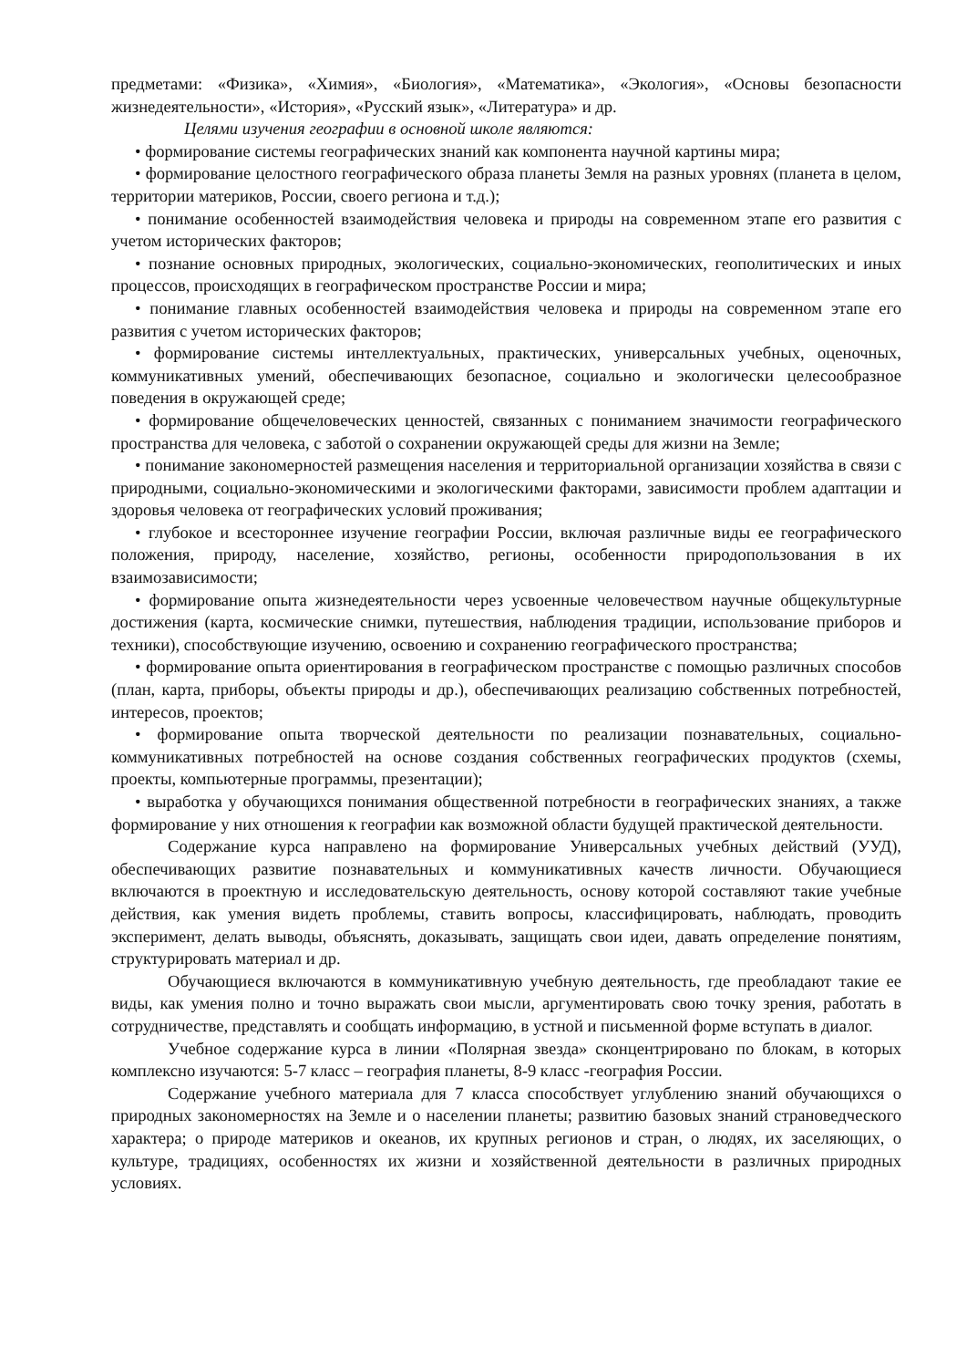предметами: «Физика», «Химия», «Биология», «Математика», «Экология», «Основы безопасности жизнедеятельности», «История», «Русский язык», «Литература» и др.
Целями изучения географии в основной школе являются:
• формирование системы географических знаний как компонента научной картины мира;
• формирование целостного географического образа планеты Земля на разных уровнях (планета в целом, территории материков, России, своего региона и т.д.);
• понимание особенностей взаимодействия человека и природы на современном этапе его развития с учетом исторических факторов;
• познание основных природных, экологических, социально-экономических, геополитических и иных процессов, происходящих в географическом пространстве России и мира;
• понимание главных особенностей взаимодействия человека и природы на современном этапе его развития с учетом исторических факторов;
• формирование системы интеллектуальных, практических, универсальных учебных, оценочных, коммуникативных умений, обеспечивающих безопасное, социально и экологически целесообразное поведения в окружающей среде;
• формирование общечеловеческих ценностей, связанных с пониманием значимости географического пространства для человека, с заботой о сохранении окружающей среды для жизни на Земле;
• понимание закономерностей размещения населения и территориальной организации хозяйства в связи с природными, социально-экономическими и экологическими факторами, зависимости проблем адаптации и здоровья человека от географических условий проживания;
• глубокое и всестороннее изучение географии России, включая различные виды ее географического положения, природу, население, хозяйство, регионы, особенности природопользования в их взаимозависимости;
• формирование опыта жизнедеятельности через усвоенные человечеством научные общекультурные достижения (карта, космические снимки, путешествия, наблюдения традиции, использование приборов и техники), способствующие изучению, освоению и сохранению географического пространства;
• формирование опыта ориентирования в географическом пространстве с помощью различных способов (план, карта, приборы, объекты природы и др.), обеспечивающих реализацию собственных потребностей, интересов, проектов;
• формирование опыта творческой деятельности по реализации познавательных, социально-коммуникативных потребностей на основе создания собственных географических продуктов (схемы, проекты, компьютерные программы, презентации);
• выработка у обучающихся понимания общественной потребности в географических знаниях, а также формирование у них отношения к географии как возможной области будущей практической деятельности.
Содержание курса направлено на формирование Универсальных учебных действий (УУД), обеспечивающих развитие познавательных и коммуникативных качеств личности. Обучающиеся включаются в проектную и исследовательскую деятельность, основу которой составляют такие учебные действия, как умения видеть проблемы, ставить вопросы, классифицировать, наблюдать, проводить эксперимент, делать выводы, объяснять, доказывать, защищать свои идеи, давать определение понятиям, структурировать материал и др.
Обучающиеся включаются в коммуникативную учебную деятельность, где преобладают такие ее виды, как умения полно и точно выражать свои мысли, аргументировать свою точку зрения, работать в сотрудничестве, представлять и сообщать информацию, в устной и письменной форме вступать в диалог.
Учебное содержание курса в линии «Полярная звезда» сконцентрировано по блокам, в которых комплексно изучаются: 5-7 класс – география планеты, 8-9 класс -география России.
Содержание учебного материала для 7 класса способствует углублению знаний обучающихся о природных закономерностях на Земле и о населении планеты; развитию базовых знаний страноведческого характера; о природе материков и океанов, их крупных регионов и стран, о людях, их заселяющих, о культуре, традициях, особенностях их жизни и хозяйственной деятельности в различных природных условиях.